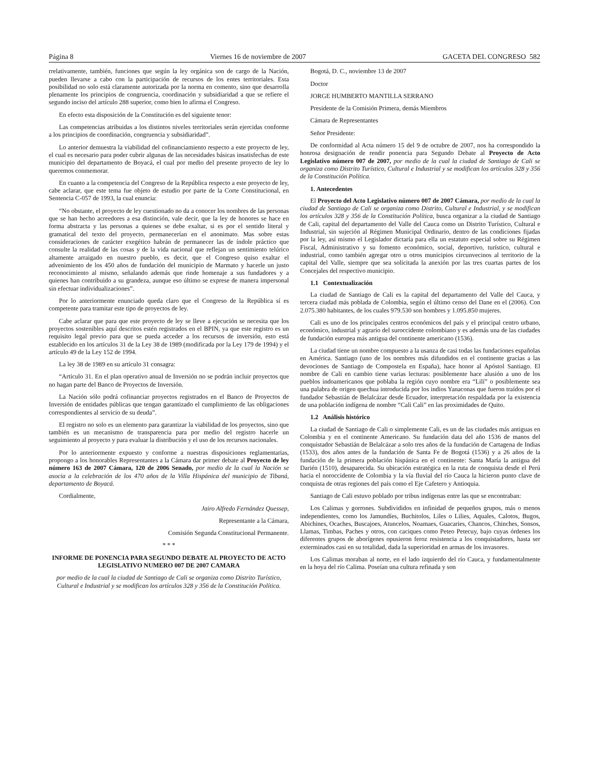Página 8 Viernes 16 de noviembre de 2007 GACETA DEL CONGRESO 582
rrelativamente, también, funciones que según la ley orgánica son de cargo de la Nación, pueden llevarse a cabo con la participación de recursos de los entes territoriales. Esta posibilidad no solo está claramente autorizada por la norma en comento, sino que desarrolla plenamente los principios de congruencia, coordinación y subsidiaridad a que se refiere el segundo inciso del artículo 288 superior, como bien lo afirma el Congreso.
En efecto esta disposición de la Constitución es del siguiente tenor:
Las competencias atribuidas a los distintos niveles territoriales serán ejercidas conforme a los principios de coordinación, congruencia y subsidiaridad”.
Lo anterior demuestra la viabilidad del cofinanciamiento respecto a este proyecto de ley, el cual es necesario para poder cubrir algunas de las necesidades básicas insatisfechas de este municipio del departamento de Boyacá, el cual por medio del presente proyecto de ley lo queremos conmemorar.
En cuanto a la competencia del Congreso de la República respecto a este proyecto de ley, cabe aclarar, que este tema fue objeto de estudio por parte de la Corte Constitucional, en Sentencia C-057 de 1993, la cual enuncia:
“No obstante, el proyecto de ley cuestionado no da a conocer los nombres de las personas que se han hecho acreedores a esa distinción, vale decir, que la ley de honores se hace en forma abstracta y las personas a quienes se debe exaltar, si es por el sentido literal y gramatical del texto del proyecto, permanecerían en el anonimato. Mas sobre estas consideraciones de carácter exegético habrán de permanecer las de índole práctico que consulte la realidad de las cosas y de la vida nacional que reflejan un sentimiento telúrico altamente arraigado en nuestro pueblo, es decir, que el Congreso quiso exaltar el advenimiento de los 450 años de fundación del municipio de Marmato y hacerle un justo reconocimiento al mismo, señalando además que rinde homenaje a sus fundadores y a quienes han contribuido a su grandeza, aunque eso último se exprese de manera impersonal sin efectuar individualizaciones”.
Por lo anteriormente enunciado queda claro que el Congreso de la República sí es competente para tramitar este tipo de proyectos de ley.
Cabe aclarar que para que este proyecto de ley se lleve a ejecución se necesita que los proyectos sostenibles aquí descritos estén registrados en el BPIN, ya que este registro es un requisito legal previo para que se pueda acceder a los recursos de inversión, esto está establecido en los artículos 31 de la Ley 38 de 1989 (modificada por la Ley 179 de 1994) y el artículo 49 de la Ley 152 de 1994.
La ley 38 de 1989 en su artículo 31 consagra:
“Artículo 31. En el plan operativo anual de Inversión no se podrán incluir proyectos que no hagan parte del Banco de Proyectos de Inversión.
La Nación sólo podrá cofinanciar proyectos registrados en el Banco de Proyectos de Inversión de entidades públicas que tengan garantizado el cumplimiento de las obligaciones correspondientes al servicio de su deuda”.
El registro no solo es un elemento para garantizar la viabilidad de los proyectos, sino que también es un mecanismo de transparencia para por medio del registro hacerle un seguimiento al proyecto y para evaluar la distribución y el uso de los recursos nacionales.
Por lo anteriormente expuesto y conforme a nuestras disposiciones reglamentarias, propongo a los honorables Representantes a la Cámara dar primer debate al Proyecto de ley número 163 de 2007 Cámara, 120 de 2006 Senado, por medio de la cual la Nación se asocia a la celebración de los 470 años de la Villa Hispánica del municipio de Tibaná, departamento de Boyacá.
Cordialmente,
Jairo Alfredo Fernández Quessep,
Representante a la Cámara,
Comisión Segunda Constitucional Permanente.
* * *
INFORME DE PONENCIA PARA SEGUNDO DEBATE AL PROYECTO DE ACTO LEGISLATIVO NUMERO 007 DE 2007 CAMARA
por medio de la cual la ciudad de Santiago de Cali se organiza como Distrito Turístico, Cultural e Industrial y se modifican los artículos 328 y 356 de la Constitución Política.
Bogotá, D. C., noviembre 13 de 2007
Doctor
JORGE HUMBERTO MANTILLA SERRANO
Presidente de la Comisión Primera, demás Miembros
Cámara de Representantes
Señor Presidente:
De conformidad al Acta número 15 del 9 de octubre de 2007, nos ha correspondido la honrosa designación de rendir ponencia para Segundo Debate al Proyecto de Acto Legislativo número 007 de 2007, por medio de la cual la ciudad de Santiago de Cali se organiza como Distrito Turístico, Cultural e Industrial y se modifican los artículos 328 y 356 de la Constitución Política.
1. Antecedentes
El Proyecto del Acto Legislativo número 007 de 2007 Cámara, por medio de la cual la ciudad de Santiago de Cali se organiza como Distrito, Cultural e Industrial, y se modifican los artículos 328 y 356 de la Constitución Política, busca organizar a la ciudad de Santiago de Cali, capital del departamento del Valle del Cauca como un Distrito Turístico, Cultural e Industrial, sin sujeción al Régimen Municipal Ordinario, dentro de las condiciones fijadas por la ley, así mismo el Legislador dictaría para ella un estatuto especial sobre su Régimen Fiscal, Administrativo y su fomento económico, social, deportivo, turístico, cultural e industrial, como también agregar otro u otros municipios circunvecinos al territorio de la capital del Valle, siempre que sea solicitada la anexión por las tres cuartas partes de los Concejales del respectivo municipio.
1.1 Contextualización
La ciudad de Santiago de Cali es la capital del departamento del Valle del Cauca, y tercera ciudad más poblada de Colombia, según el último censo del Dane en el (2006). Con 2.075.380 habitantes, de los cuales 979.530 son hombres y 1.095.850 mujeres.
Cali es uno de los principales centros económicos del país y el principal centro urbano, económico, industrial y agrario del suroccidente colombiano y es además una de las ciudades de fundación europea más antigua del continente americano (1536).
La ciudad tiene un nombre compuesto a la usanza de casi todas las fundaciones españolas en América. Santiago (uno de los nombres más difundidos en el continente gracias a las devociones de Santiago de Compostela en España), hace honor al Apóstol Santiago. El nombre de Cali en cambio tiene varias lecturas: posiblemente hace alusión a uno de los pueblos indoamericanos que poblaba la región cuyo nombre era “Lilí” o posiblemente sea una palabra de origen quechua introducida por los indios Yanaconas que fueron traídos por el fundador Sebastián de Belalcázar desde Ecuador, interpretación respaldada por la existencia de una población indígena de nombre “Cali Cali” en las proximidades de Quito.
1.2 Análisis histórico
La ciudad de Santiago de Cali o simplemente Cali, es un de las ciudades más antiguas en Colombia y en el continente Americano. Su fundación data del año 1536 de manos del conquistador Sebastián de Belalcázar a solo tres años de la fundación de Cartagena de Indias (1533), dos años antes de la fundación de Santa Fe de Bogotá (1536) y a 26 años de la fundación de la primera población hispánica en el continente: Santa María la antigua del Darién (1510), desaparecida. Su ubicación estratégica en la ruta de conquista desde el Perú hacia el noroccidente de Colombia y la vía fluvial del río Cauca la hicieron punto clave de conquista de otras regiones del país como el Eje Cafetero y Antioquia.
Santiago de Cali estuvo poblado por tribus indígenas entre las que se encontraban:
Los Calimas y gorrones. Subdivididos en infinidad de pequeños grupos, más o menos independientes, como los Jamundíes, Buchitolos, Liles o Lilies, Aquales, Calotos, Bugos, Abichines, Ocaches, Buscajoes, Atuncelos, Noamaes, Guacaries, Chancos, Chinches, Sonsos, Llamas, Timbas, Paches y otros, con caciques como Peteo Petecuy, bajo cuyas órdenes los diferentes grupos de aborígenes opusieron feroz resistencia a los conquistadores, hasta ser exterminados casi en su totalidad, dada la superioridad en armas de los invasores.
Los Calimas moraban al norte, en el lado izquierdo del río Cauca, y fundamentalmente en la hoya del río Calima. Poseían una cultura refinada y son